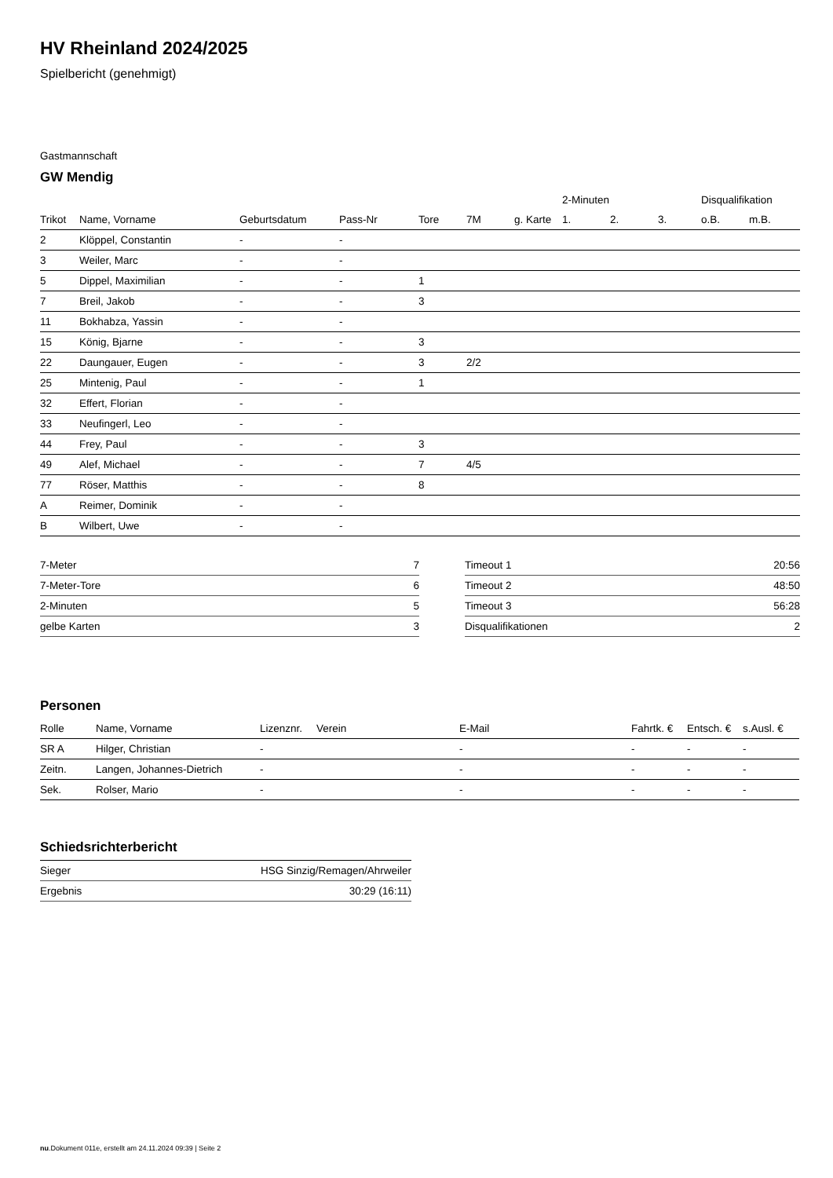HV Rheinland 2024/2025
Spielbericht (genehmigt)
Gastmannschaft
GW Mendig
| | | | | | | | 2-Minuten | | | Disqualifikation | |
| --- | --- | --- | --- | --- | --- | --- | --- | --- | --- | --- | --- |
| Trikot | Name, Vorname | Geburtsdatum | Pass-Nr | Tore | 7M | g. Karte | 1. | 2. | 3. | o.B. | m.B. |
| 2 | Klöppel, Constantin | - | - | | | | | | | | |
| 3 | Weiler, Marc | - | - | | | | | | | | |
| 5 | Dippel, Maximilian | - | - | 1 | | | | | | | |
| 7 | Breil, Jakob | - | - | 3 | | | | | | | |
| 11 | Bokhabza, Yassin | - | - | | | | | | | | |
| 15 | König, Bjarne | - | - | 3 | | | | | | | |
| 22 | Daungauer, Eugen | - | - | 3 | 2/2 | | | | | | |
| 25 | Mintenig, Paul | - | - | 1 | | | | | | | |
| 32 | Effert, Florian | - | - | | | | | | | | |
| 33 | Neufingerl, Leo | - | - | | | | | | | | |
| 44 | Frey, Paul | - | - | 3 | | | | | | | |
| 49 | Alef, Michael | - | - | 7 | 4/5 | | | | | | |
| 77 | Röser, Matthis | - | - | 8 | | | | | | | |
| A | Reimer, Dominik | - | - | | | | | | | | |
| B | Wilbert, Uwe | - | - | | | | | | | | |
| 7-Meter | 7 |
| 7-Meter-Tore | 6 |
| 2-Minuten | 5 |
| gelbe Karten | 3 |
| Timeout 1 | 20:56 |
| Timeout 2 | 48:50 |
| Timeout 3 | 56:28 |
| Disqualifikationen | 2 |
Personen
| Rolle | Name, Vorname | Lizenznr. | Verein | E-Mail | Fahrtk. € | Entsch. € | s.Ausl. € |
| --- | --- | --- | --- | --- | --- | --- | --- |
| SR A | Hilger, Christian | - | | - | - | - | - |
| Zeitn. | Langen, Johannes-Dietrich | - | | - | - | - | - |
| Sek. | Rolser, Mario | - | | - | - | - | - |
Schiedsrichterbericht
| Sieger | HSG Sinzig/Remagen/Ahrweiler |
| Ergebnis | 30:29 (16:11) |
nu.Dokument 011e, erstellt am 24.11.2024 09:39 | Seite 2